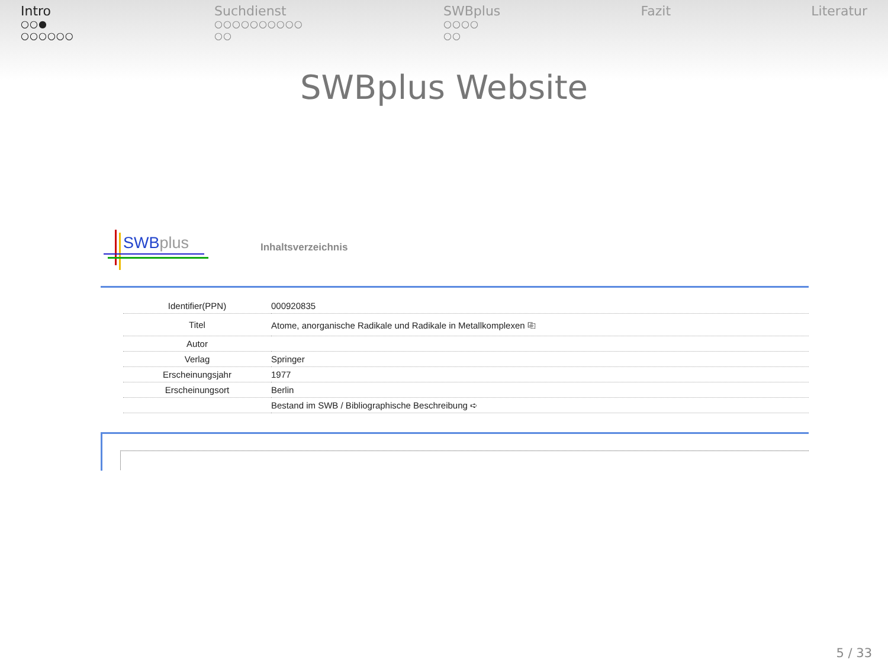Intro
○○●
○○○○○○
Suchdienst
○○○○○○○○○○
○○
SWBplus
○○○○
○○
Fazit Literatur
SWBplus Website
SWBplus
Inhaltsverzeichnis
| Identifier(PPN) | 000920835 |
| Titel | Atome, anorganische Radikale und Radikale in Metallkomplexen ⎘ |
| Autor | |
| Verlag | Springer |
| Erscheinungsjahr | 1977 |
| Erscheinungsort | Berlin |
| | Bestand im SWB / Bibliographische Beschreibung ➪ |
5 / 33